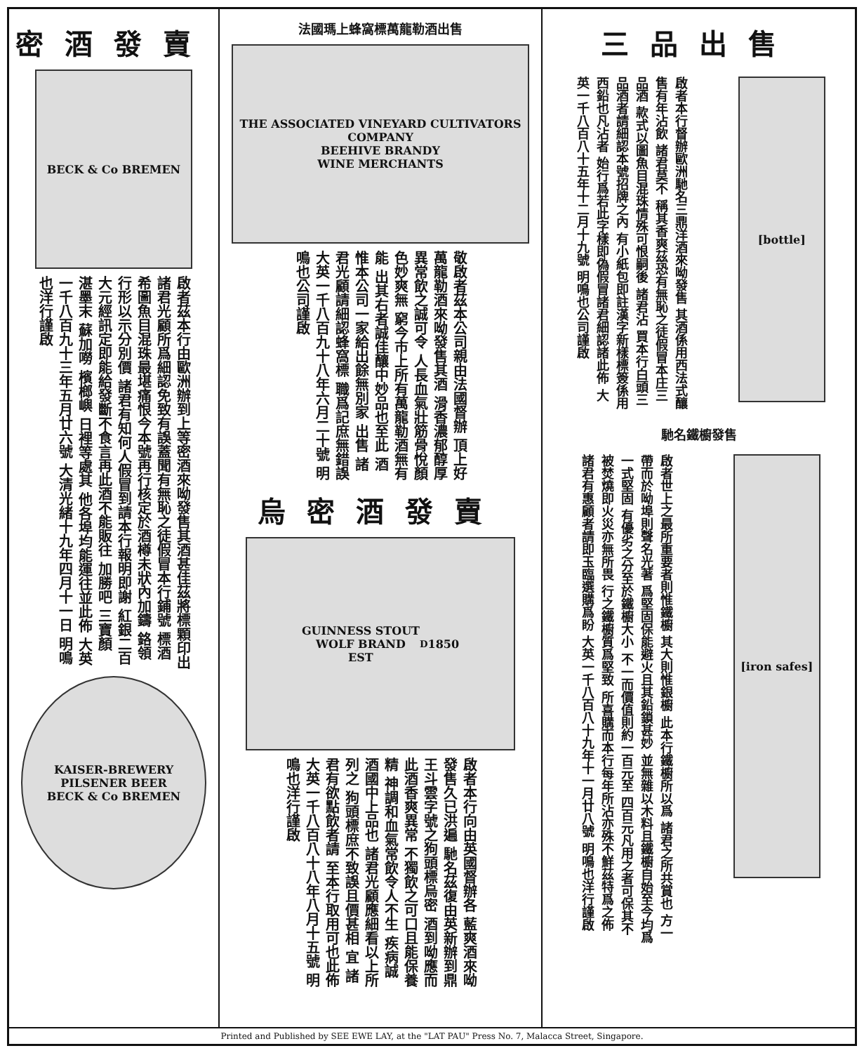密酒發賣
BECK & Co BREMEN
啟者茲本行由歐洲辦到上等密酒來呦發售其酒甚佳茲將標顆印出 諸君光顧所爲細認免致有誤蓋聞有無恥之徒假冒本行鋪號 標酒希圖魚目混珠最堪痛恨今本號再行核定於酒樽未狀內加鑄 鉻領行形以示分別價 諸君有知何人假冒到請本行報明即謝 紅銀二百大元經訊定即能給發斷不食言再此酒不能販往 加勝吧 三寶顏 湛墨末 蘇加嘮 檳榔嶼 日裡等處其 他各埠均能運往並此佈 大英一千八百九十三年五月廿六號 大清光緒十九年四月十一日 明鳴也洋行謹啟
KAISER-BREWERY
PILSENER BEER
BECK & Co BREMEN
法國瑪上蜂窩標萬龍勒酒出售
THE ASSOCIATED VINEYARD CULTIVATORS COMPANY
BEEHIVE BRANDY
WINE MERCHANTS
敬啟者茲本公司親由法國督辦 頂上好萬龍勒酒來呦發售其酒 滑香濃郁醇厚異常飲之誠可令 人長血氣壯筋骨悅顏色妙爽無 窮今市上所有萬龍勒酒無有能 出其右者誠佳釀中妙品也至此 酒惟本公司一家給出餘無別家 出售 諸君光顧請細認蜂窩標 職爲記庶無錯誤 大英一千八百九十八年六月二十號 明鳴也公司謹啟
烏密酒發賣
GUINNESS STOUT
WOLF BRAND
EST<sup>D</sup> 1850
啟者本行向由英國督辦各 藍爽酒來呦發售久已洪遍 馳名茲復由英新辦到鼎 王斗雲字號之狗頭標烏密 酒到呦應而此酒香爽異常 不獨飲之可口且能保養精 神調和血氣常飲令人不生 疾病誠酒國中上品也 諸君光顧應細看以上所列之 狗頭標庶不致誤且價甚相 宜 諸君有欲點飲者請 至本行取用可也此佈 大英一千八百八十八年八月十五號 明鳴也洋行謹啟
三品出售
啟者本行督辦歐洲馳名三鼎洋酒來呦發售 其酒係用西法式釀售有年沾飲 諸君莫不 稱其香爽茲恐有無恥之徒假冒本庄三品酒 款式以圖魚目混珠情殊可恨嗣後 諸君沾 買本行白頭三品酒者請細認本號招牌之內 有小紙包即註漢字新樣標簽係用西鉛也凡沾者 始行爲若此字樣即偽假冒諸君細認諸此佈 大英一千八百八十五年十二月十九號 明鳴也公司謹啟
[bottle]
馳名鐵櫥發售
啟者世上之最所重要者則惟鐵櫥 其大則惟銀櫥 此本行鐵櫥所以爲 諸君之所共賞也 方一帶而於呦埠則聲名光著 爲堅固保能避火且其鉛鎖甚妙 並無雜以木料且鐵櫥自始至今均爲一式堅固 有優劣之分至於鐵櫥大小 不一而價值則約一百元至 四百元凡用之者可保其不 被焚燒即火災亦無所畏 行之鐵櫥質爲堅致 所喜購而本行每年所沾亦殊不鮮茲特爲之佈 諸君有惠顧者請即玉臨選購爲盼 大英一千八百八十九年十一月廿八號 明鳴也洋行謹啟
[iron safes]
Printed and Published by SEE EWE LAY, at the "LAT PAU" Press No. 7, Malacca Street, Singapore.